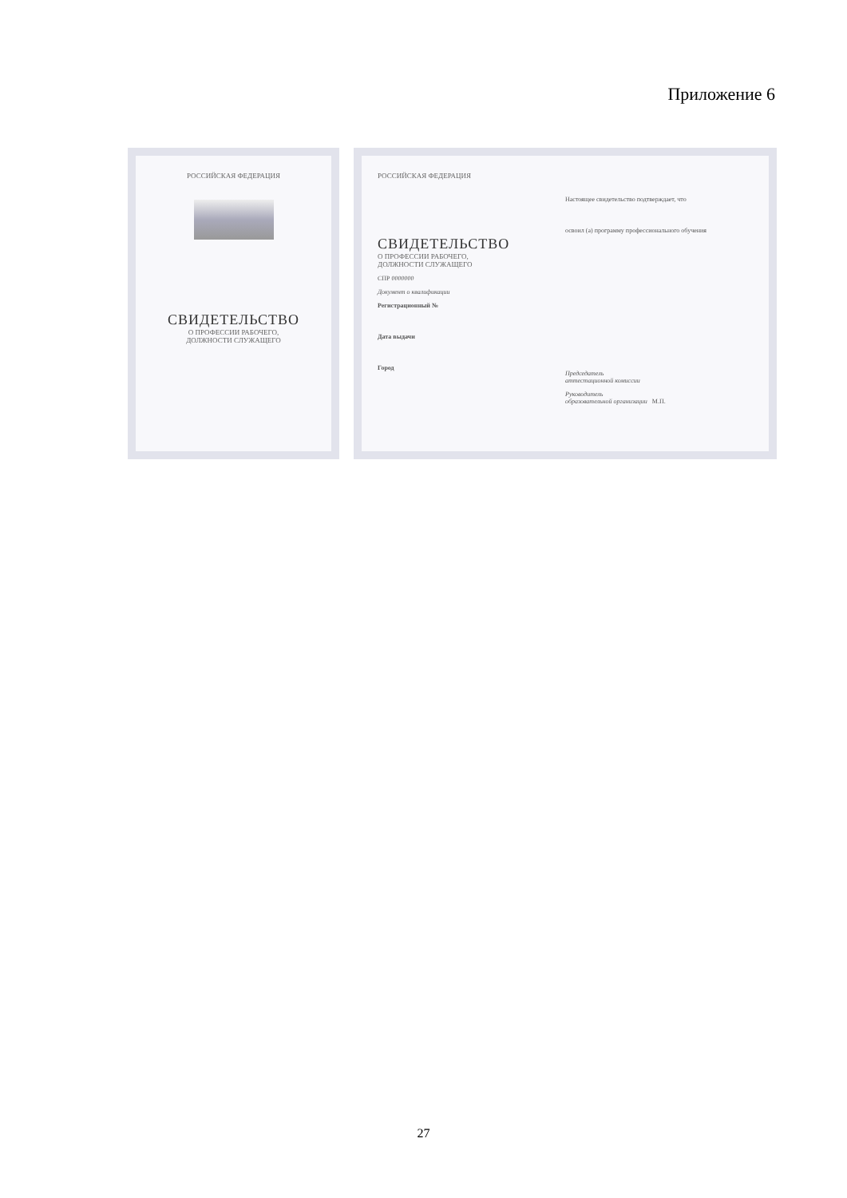Приложение 6
РОССИЙСКАЯ ФЕДЕРАЦИЯ
СВИДЕТЕЛЬСТВО
О ПРОФЕССИИ РАБОЧЕГО,
ДОЛЖНОСТИ СЛУЖАЩЕГО
РОССИЙСКАЯ ФЕДЕРАЦИЯ
СВИДЕТЕЛЬСТВО
О ПРОФЕССИИ РАБОЧЕГО,
ДОЛЖНОСТИ СЛУЖАЩЕГО
СПР 0000000
Документ о квалификации
Регистрационный №
Дата выдачи
Город
Настоящее свидетельство подтверждает, что
освоил (а) программу профессионального обучения
Председатель
аттестационной комиссии
Руководитель
образовательной организации М.П.
27